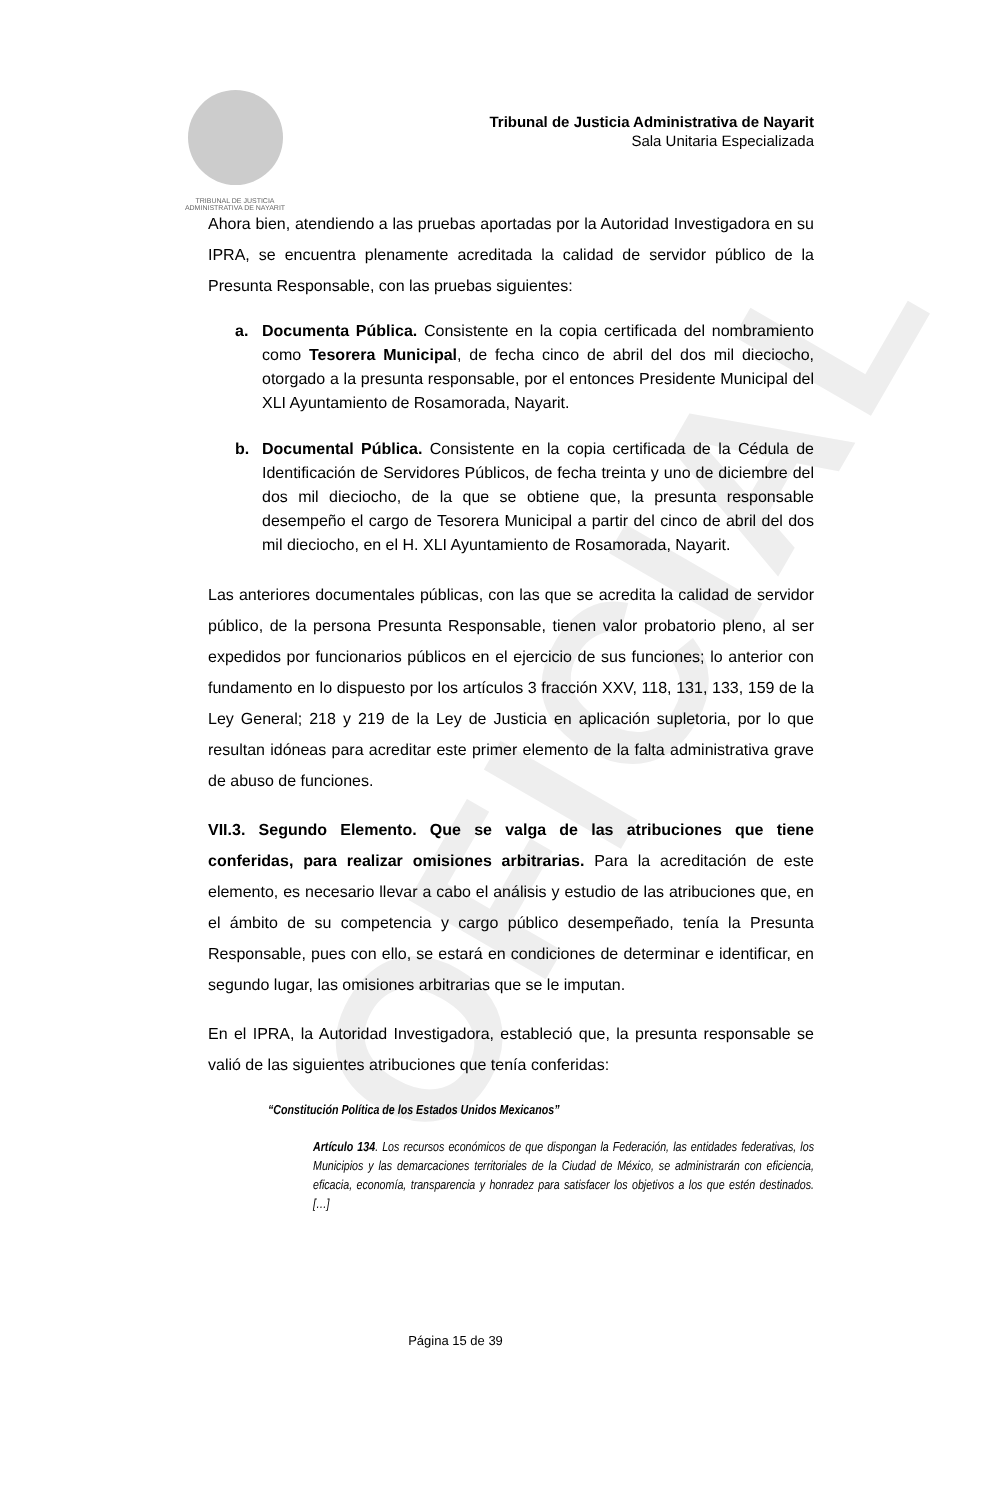OFICIAL
TRIBUNAL DE JUSTICIA
ADMINISTRATIVA DE NAYARIT
Tribunal de Justicia Administrativa de Nayarit
Sala Unitaria Especializada
Ahora bien, atendiendo a las pruebas aportadas por la Autoridad Investigadora en su IPRA, se encuentra plenamente acreditada la calidad de servidor público de la Presunta Responsable, con las pruebas siguientes:
a. Documenta Pública. Consistente en la copia certificada del nombramiento como Tesorera Municipal, de fecha cinco de abril del dos mil dieciocho, otorgado a la presunta responsable, por el entonces Presidente Municipal del XLI Ayuntamiento de Rosamorada, Nayarit.
b. Documental Pública. Consistente en la copia certificada de la Cédula de Identificación de Servidores Públicos, de fecha treinta y uno de diciembre del dos mil dieciocho, de la que se obtiene que, la presunta responsable desempeño el cargo de Tesorera Municipal a partir del cinco de abril del dos mil dieciocho, en el H. XLI Ayuntamiento de Rosamorada, Nayarit.
Las anteriores documentales públicas, con las que se acredita la calidad de servidor público, de la persona Presunta Responsable, tienen valor probatorio pleno, al ser expedidos por funcionarios públicos en el ejercicio de sus funciones; lo anterior con fundamento en lo dispuesto por los artículos 3 fracción XXV, 118, 131, 133, 159 de la Ley General; 218 y 219 de la Ley de Justicia en aplicación supletoria, por lo que resultan idóneas para acreditar este primer elemento de la falta administrativa grave de abuso de funciones.
VII.3. Segundo Elemento. Que se valga de las atribuciones que tiene conferidas, para realizar omisiones arbitrarias. Para la acreditación de este elemento, es necesario llevar a cabo el análisis y estudio de las atribuciones que, en el ámbito de su competencia y cargo público desempeñado, tenía la Presunta Responsable, pues con ello, se estará en condiciones de determinar e identificar, en segundo lugar, las omisiones arbitrarias que se le imputan.
En el IPRA, la Autoridad Investigadora, estableció que, la presunta responsable se valió de las siguientes atribuciones que tenía conferidas:
“Constitución Política de los Estados Unidos Mexicanos”
Artículo 134. Los recursos económicos de que dispongan la Federación, las entidades federativas, los Municipios y las demarcaciones territoriales de la Ciudad de México, se administrarán con eficiencia, eficacia, economía, transparencia y honradez para satisfacer los objetivos a los que estén destinados. […]
Página 15 de 39